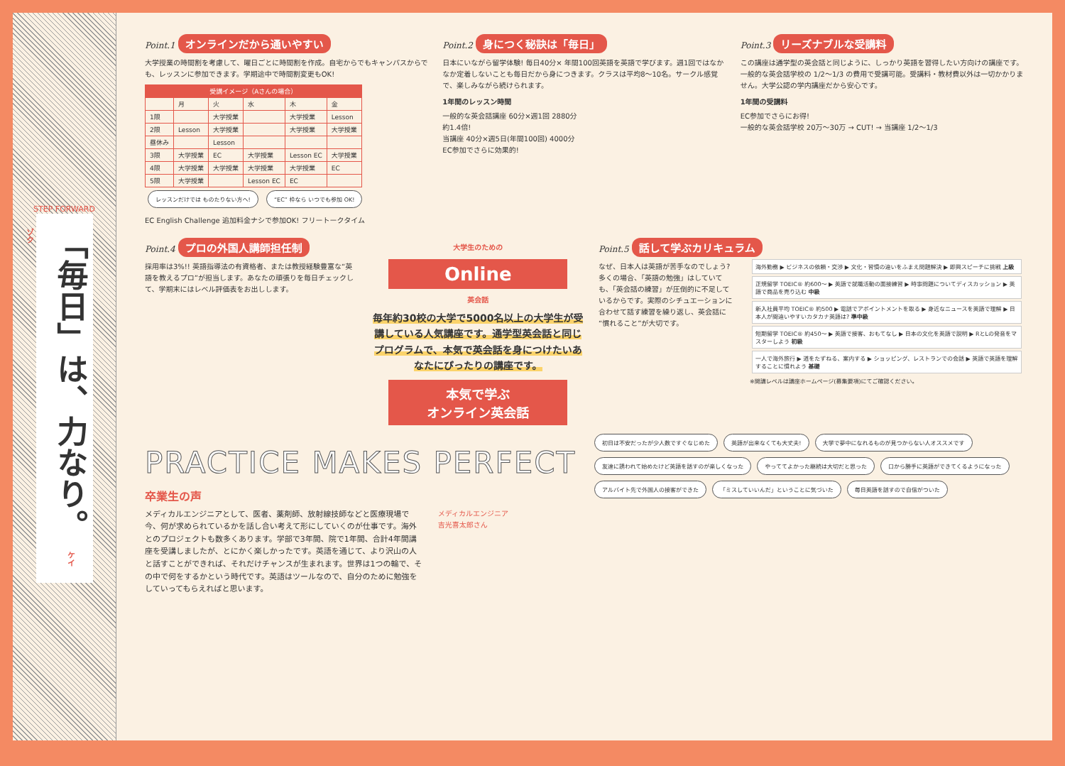STEP FORWARD
「毎日」は、力なり。 ケイゾク
Point.1 オンラインだから通いやすい
大学授業の時間割を考慮して、曜日ごとに時間割を作成。自宅からでもキャンパスからでも、レッスンに参加できます。学期途中で時間割変更もOK!
| 受講イメージ（Aさんの場合） | | | | | |
| --- | --- | --- | --- | --- | --- |
| | 月 | 火 | 水 | 木 | 金 |
| 1限 | | 大学授業 | | 大学授業 | Lesson |
| 2限 | Lesson | 大学授業 | | 大学授業 | 大学授業 |
| 昼休み | | Lesson | | | |
| 3限 | 大学授業 | EC | 大学授業 | Lesson EC | 大学授業 |
| 4限 | 大学授業 | 大学授業 | 大学授業 | 大学授業 | EC |
| 5限 | 大学授業 | | Lesson EC | EC | |
レッスンだけでは ものたりない方へ! “EC” 枠なら いつでも参加 OK!
EC English Challenge 追加料金ナシで参加OK! フリートークタイム
Point.2 身につく秘訣は「毎日」
日本にいながら留学体験! 毎日40分× 年間100回英語を英語で学びます。週1回ではなかなか定着しないことも毎日だから身につきます。クラスは平均8〜10名。サークル感覚で、楽しみながら続けられます。
1年間のレッスン時間
一般的な英会話講座 60分×週1回 2880分
約1.4倍!
当講座 40分×週5日(年間100回) 4000分
EC参加でさらに効果的!
Point.3 リーズナブルな受講料
この講座は通学型の英会話と同じように、しっかり英語を習得したい方向けの講座です。一般的な英会話学校の 1/2〜1/3 の費用で受講可能。受講料・教材費以外は一切かかりません。大学公認の学内講座だから安心です。
1年間の受講料
EC参加でさらにお得!
一般的な英会話学校 20万〜30万 → CUT! → 当講座 1/2〜1/3
Point.4 プロの外国人講師担任制
採用率は3%!! 英語指導法の有資格者、または教授経験豊富な“英語を教えるプロ”が担当します。あなたの頑張りを毎日チェックして、学期末にはレベル評価表をお出しします。
大学生のための
Online
英会話
毎年約30校の大学で5000名以上の大学生が受講している人気講座です。通学型英会話と同じプログラムで、本気で英会話を身につけたいあなたにぴったりの講座です。
本気で学ぶ
オンライン英会話
Point.5 話して学ぶカリキュラム
なぜ、日本人は英語が苦手なのでしょう? 多くの場合、「英語の勉強」はしていても、「英会話の練習」が圧倒的に不足しているからです。実際のシチュエーションに合わせて話す練習を繰り返し、英会話に“慣れること”が大切です。
海外勤務 ▶ ビジネスの依頼・交渉 ▶ 文化・習慣の違いをふまえ問題解決 ▶ 即興スピーチに挑戦 上級
正規留学 TOEIC® 約600〜 ▶ 英語で就職活動の面接練習 ▶ 時事問題についてディスカッション ▶ 英語で商品を売り込む 中級
新入社員平均 TOEIC® 約500 ▶ 電話でアポイントメントを取る ▶ 身近なニュースを英語で理解 ▶ 日本人が間違いやすいカタカナ英語は? 準中級
短期留学 TOEIC® 約450〜 ▶ 英語で接客、おもてなし ▶ 日本の文化を英語で説明 ▶ RとLの発音をマスターしよう 初級
一人で海外旅行 ▶ 道をたずねる、案内する ▶ ショッピング、レストランでの会話 ▶ 英語で英語を理解することに慣れよう 基礎
※開講レベルは講座ホームページ(募集要項)にてご確認ください。
PRACTICE MAKES PERFECT
卒業生の声
メディカルエンジニアとして、医者、薬剤師、放射線技師などと医療現場で今、何が求められているかを話し合い考えて形にしていくのが仕事です。海外とのプロジェクトも数多くあります。学部で3年間、院で1年間、合計4年間講座を受講しましたが、とにかく楽しかったです。英語を通じて、より沢山の人と話すことができれば、それだけチャンスが生まれます。世界は1つの輪で、その中で何をするかという時代です。英語はツールなので、自分のために勉強をしていってもらえればと思います。
メディカルエンジニア
吉光喜太郎さん
初日は不安だったが少人数ですぐなじめた 英語が出来なくても大丈夫! 大学で夢中になれるものが見つからない人オススメです 友達に誘われて始めたけど英語を話すのが楽しくなった やっててよかった継続は大切だと思った 口から勝手に英語ができてくるようになった アルバイト先で外国人の接客ができた 「ミスしていいんだ」ということに気づいた 毎日英語を話すので自信がついた